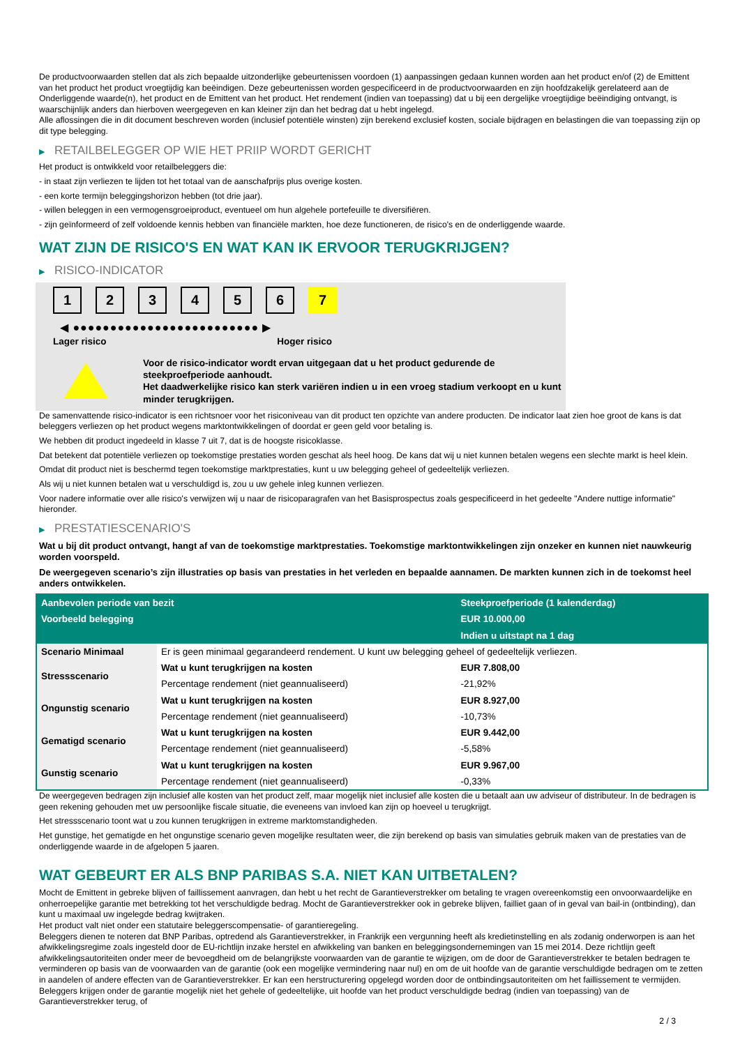De productvoorwaarden stellen dat als zich bepaalde uitzonderlijke gebeurtenissen voordoen (1) aanpassingen gedaan kunnen worden aan het product en/of (2) de Emittent van het product het product vroegtijdig kan beëindigen. Deze gebeurtenissen worden gespecificeerd in de productvoorwaarden en zijn hoofdzakelijk gerelateerd aan de Onderliggende waarde(n), het product en de Emittent van het product. Het rendement (indien van toepassing) dat u bij een dergelijke vroegtijdige beëindiging ontvangt, is waarschijnlijk anders dan hierboven weergegeven en kan kleiner zijn dan het bedrag dat u hebt ingelegd.
Alle aflossingen die in dit document beschreven worden (inclusief potentiële winsten) zijn berekend exclusief kosten, sociale bijdragen en belastingen die van toepassing zijn op dit type belegging.
▶ RETAILBELEGGER OP WIE HET PRIIP WORDT GERICHT
Het product is ontwikkeld voor retailbeleggers die:
- in staat zijn verliezen te lijden tot het totaal van de aanschafprijs plus overige kosten.
- een korte termijn beleggingshorizon hebben (tot drie jaar).
- willen beleggen in een vermogensgroeiproduct, eventueel om hun algehele portefeuille te diversifiëren.
- zijn geïnformeerd of zelf voldoende kennis hebben van financiële markten, hoe deze functioneren, de risico's en de onderliggende waarde.
WAT ZIJN DE RISICO'S EN WAT KAN IK ERVOOR TERUGKRIJGEN?
▶ RISICO-INDICATOR
1 2 3 4 5 6 7
◀ ●●●●●●●●●●●●●●●●●●●●●●●●● ▶
Lager risico Hoger risico
Voor de risico-indicator wordt ervan uitgegaan dat u het product gedurende de steekproefperiode aanhoudt.
Het daadwerkelijke risico kan sterk variëren indien u in een vroeg stadium verkoopt en u kunt minder terugkrijgen.
De samenvattende risico-indicator is een richtsnoer voor het risiconiveau van dit product ten opzichte van andere producten. De indicator laat zien hoe groot de kans is dat beleggers verliezen op het product wegens marktontwikkelingen of doordat er geen geld voor betaling is.
We hebben dit product ingedeeld in klasse 7 uit 7, dat is de hoogste risicoklasse.
Dat betekent dat potentiële verliezen op toekomstige prestaties worden geschat als heel hoog. De kans dat wij u niet kunnen betalen wegens een slechte markt is heel klein.
Omdat dit product niet is beschermd tegen toekomstige marktprestaties, kunt u uw belegging geheel of gedeeltelijk verliezen.
Als wij u niet kunnen betalen wat u verschuldigd is, zou u uw gehele inleg kunnen verliezen.
Voor nadere informatie over alle risico's verwijzen wij u naar de risicoparagrafen van het Basisprospectus zoals gespecificeerd in het gedeelte "Andere nuttige informatie" hieronder.
▶ PRESTATIESCENARIO'S
Wat u bij dit product ontvangt, hangt af van de toekomstige marktprestaties. Toekomstige marktontwikkelingen zijn onzeker en kunnen niet nauwkeurig worden voorspeld.
De weergegeven scenario’s zijn illustraties op basis van prestaties in het verleden en bepaalde aannamen. De markten kunnen zich in de toekomst heel anders ontwikkelen.
| Aanbevolen periode van bezit | | Steekproefperiode (1 kalenderdag) |
| --- | --- | --- |
| Voorbeeld belegging | | EUR 10.000,00 |
| | | Indien u uitstapt na 1 dag |
| Scenario Minimaal | Er is geen minimaal gegarandeerd rendement. U kunt uw belegging geheel of gedeeltelijk verliezen. | |
| Stressscenario | Wat u kunt terugkrijgen na kosten | EUR 7.808,00 |
| | Percentage rendement (niet geannualiseerd) | -21,92% |
| Ongunstig scenario | Wat u kunt terugkrijgen na kosten | EUR 8.927,00 |
| | Percentage rendement (niet geannualiseerd) | -10,73% |
| Gematigd scenario | Wat u kunt terugkrijgen na kosten | EUR 9.442,00 |
| | Percentage rendement (niet geannualiseerd) | -5,58% |
| Gunstig scenario | Wat u kunt terugkrijgen na kosten | EUR 9.967,00 |
| | Percentage rendement (niet geannualiseerd) | -0,33% |
De weergegeven bedragen zijn inclusief alle kosten van het product zelf, maar mogelijk niet inclusief alle kosten die u betaalt aan uw adviseur of distributeur. In de bedragen is geen rekening gehouden met uw persoonlijke fiscale situatie, die eveneens van invloed kan zijn op hoeveel u terugkrijgt.
Het stressscenario toont wat u zou kunnen terugkrijgen in extreme marktomstandigheden.
Het gunstige, het gematigde en het ongunstige scenario geven mogelijke resultaten weer, die zijn berekend op basis van simulaties gebruik maken van de prestaties van de onderliggende waarde in de afgelopen 5 jaaren.
WAT GEBEURT ER ALS BNP PARIBAS S.A. NIET KAN UITBETALEN?
Mocht de Emittent in gebreke blijven of faillissement aanvragen, dan hebt u het recht de Garantieverstrekker om betaling te vragen overeenkomstig een onvoorwaardelijke en onherroepelijke garantie met betrekking tot het verschuldigde bedrag. Mocht de Garantieverstrekker ook in gebreke blijven, failliet gaan of in geval van bail-in (ontbinding), dan kunt u maximaal uw ingelegde bedrag kwijtraken.
Het product valt niet onder een statutaire beleggerscompensatie- of garantieregeling.
Beleggers dienen te noteren dat BNP Paribas, optredend als Garantieverstrekker, in Frankrijk een vergunning heeft als kredietinstelling en als zodanig onderworpen is aan het afwikkelingsregime zoals ingesteld door de EU-richtlijn inzake herstel en afwikkeling van banken en beleggingsondernemingen van 15 mei 2014. Deze richtlijn geeft afwikkelingsautoriteiten onder meer de bevoegdheid om de belangrijkste voorwaarden van de garantie te wijzigen, om de door de Garantieverstrekker te betalen bedragen te verminderen op basis van de voorwaarden van de garantie (ook een mogelijke vermindering naar nul) en om de uit hoofde van de garantie verschuldigde bedragen om te zetten in aandelen of andere effecten van de Garantieverstrekker. Er kan een herstructurering opgelegd worden door de ontbindingsautoriteiten om het faillissement te vermijden. Beleggers krijgen onder de garantie mogelijk niet het gehele of gedeeltelijke, uit hoofde van het product verschuldigde bedrag (indien van toepassing) van de Garantieverstrekker terug, of
2 / 3